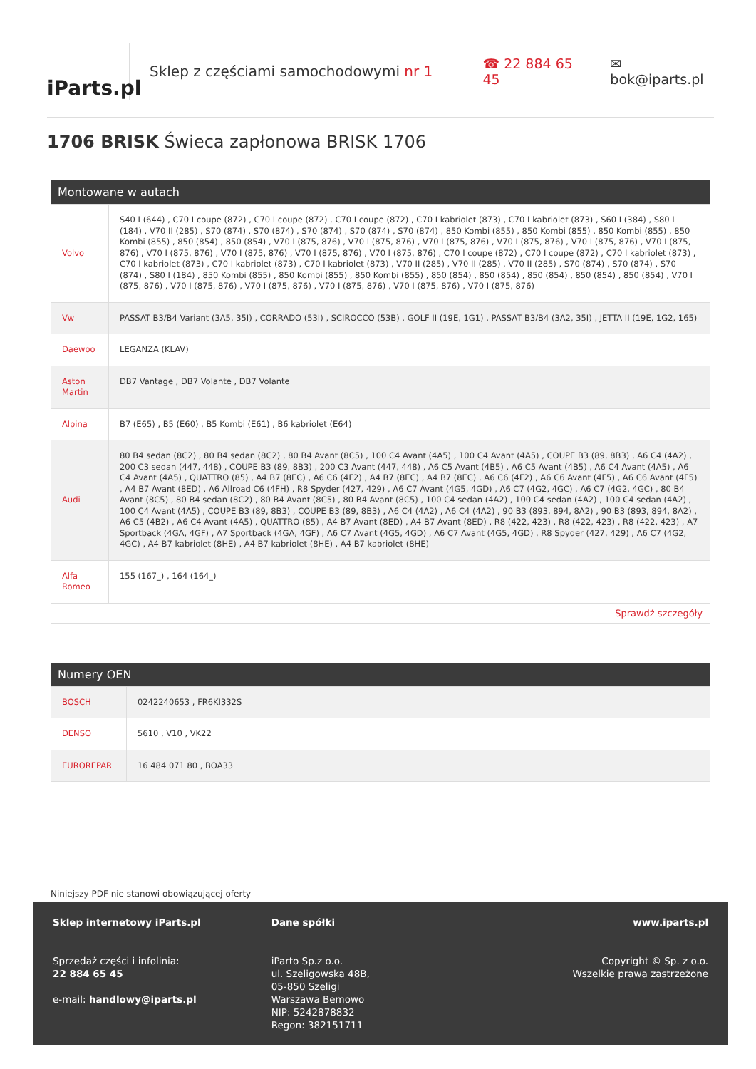iParts.pl
Sklep z częściami samochodowymi nr 1 ☎ 22 884 65 45 ✉ bok@iparts.pl
1706 BRISK Świeca zapłonowa BRISK 1706
Montowane w autach
| Volvo | S40 I (644) , C70 I coupe (872) , C70 I coupe (872) , C70 I coupe (872) , C70 I kabriolet (873) , C70 I kabriolet (873) , S60 I (384) , S80 I (184) , V70 II (285) , S70 (874) , S70 (874) , S70 (874) , S70 (874) , S70 (874) , 850 Kombi (855) , 850 Kombi (855) , 850 Kombi (855) , 850 Kombi (855) , 850 (854) , 850 (854) , V70 I (875, 876) , V70 I (875, 876) , V70 I (875, 876) , V70 I (875, 876) , V70 I (875, 876) , V70 I (875, 876) , V70 I (875, 876) , V70 I (875, 876) , V70 I (875, 876) , V70 I (875, 876) , C70 I coupe (872) , C70 I coupe (872) , C70 I kabriolet (873) , C70 I kabriolet (873) , C70 I kabriolet (873) , C70 I kabriolet (873) , V70 II (285) , V70 II (285) , V70 II (285) , S70 (874) , S70 (874) , S70 (874) , S80 I (184) , 850 Kombi (855) , 850 Kombi (855) , 850 Kombi (855) , 850 (854) , 850 (854) , 850 (854) , 850 (854) , 850 (854) , V70 I (875, 876) , V70 I (875, 876) , V70 I (875, 876) , V70 I (875, 876) , V70 I (875, 876) , V70 I (875, 876) |
| Vw | PASSAT B3/B4 Variant (3A5, 35I) , CORRADO (53I) , SCIROCCO (53B) , GOLF II (19E, 1G1) , PASSAT B3/B4 (3A2, 35I) , JETTA II (19E, 1G2, 165) |
| Daewoo | LEGANZA (KLAV) |
| Aston Martin | DB7 Vantage , DB7 Volante , DB7 Volante |
| Alpina | B7 (E65) , B5 (E60) , B5 Kombi (E61) , B6 kabriolet (E64) |
| Audi | 80 B4 sedan (8C2) , 80 B4 sedan (8C2) , 80 B4 Avant (8C5) , 100 C4 Avant (4A5) , 100 C4 Avant (4A5) , COUPE B3 (89, 8B3) , A6 C4 (4A2) , 200 C3 sedan (447, 448) , COUPE B3 (89, 8B3) , 200 C3 Avant (447, 448) , A6 C5 Avant (4B5) , A6 C5 Avant (4B5) , A6 C4 Avant (4A5) , A6 C4 Avant (4A5) , QUATTRO (85) , A4 B7 (8EC) , A6 C6 (4F2) , A4 B7 (8EC) , A4 B7 (8EC) , A6 C6 (4F2) , A6 C6 Avant (4F5) , A6 C6 Avant (4F5) , A4 B7 Avant (8ED) , A6 Allroad C6 (4FH) , R8 Spyder (427, 429) , A6 C7 Avant (4G5, 4GD) , A6 C7 (4G2, 4GC) , A6 C7 (4G2, 4GC) , 80 B4 Avant (8C5) , 80 B4 sedan (8C2) , 80 B4 Avant (8C5) , 80 B4 Avant (8C5) , 100 C4 sedan (4A2) , 100 C4 sedan (4A2) , 100 C4 sedan (4A2) , 100 C4 Avant (4A5) , COUPE B3 (89, 8B3) , COUPE B3 (89, 8B3) , A6 C4 (4A2) , A6 C4 (4A2) , 90 B3 (893, 894, 8A2) , 90 B3 (893, 894, 8A2) , A6 C5 (4B2) , A6 C4 Avant (4A5) , QUATTRO (85) , A4 B7 Avant (8ED) , A4 B7 Avant (8ED) , R8 (422, 423) , R8 (422, 423) , R8 (422, 423) , A7 Sportback (4GA, 4GF) , A7 Sportback (4GA, 4GF) , A6 C7 Avant (4G5, 4GD) , A6 C7 Avant (4G5, 4GD) , R8 Spyder (427, 429) , A6 C7 (4G2, 4GC) , A4 B7 kabriolet (8HE) , A4 B7 kabriolet (8HE) , A4 B7 kabriolet (8HE) |
| Alfa Romeo | 155 (167_) , 164 (164_) |
Sprawdź szczegóły
Numery OEN
| BOSCH | 0242240653 , FR6KI332S |
| DENSO | 5610 , V10 , VK22 |
| EUROREPAR | 16 484 071 80 , BOA33 |
Niniejszy PDF nie stanowi obowiązującej oferty
Sklep internetowy iParts.pl
Sprzedaż części i infolinia:
22 884 65 45
e-mail: handlowy@iparts.pl
Dane spółki
iParto Sp.z o.o.
ul. Szeligowska 48B,
05-850 Szeligi
Warszawa Bemowo
NIP: 5242878832
Regon: 382151711
www.iparts.pl
Copyright © Sp. z o.o.
Wszelkie prawa zastrzeżone